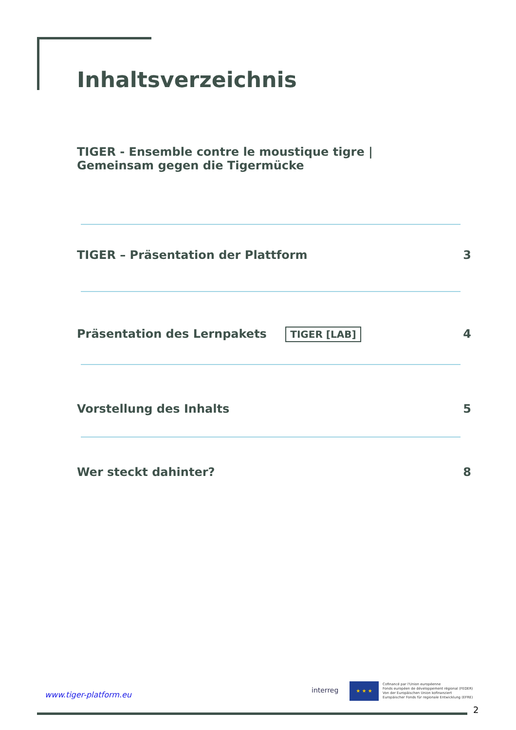Inhaltsverzeichnis
TIGER - Ensemble contre le moustique tigre |
Gemeinsam gegen die Tigermücke
TIGER – Präsentation der Plattform 3
Präsentation des Lernpakets TIGER [LAB] 4
Vorstellung des Inhalts 5
Wer steckt dahinter? 8
www.tiger-platform.eu interreg
★ ★ ★
Cofinancé par l'Union européenne
Fonds européen de développement régional (FEDER)
Von der Europäischen Union kofinanziert
Europäischer Fonds für regionale Entwicklung (EFRE)
2